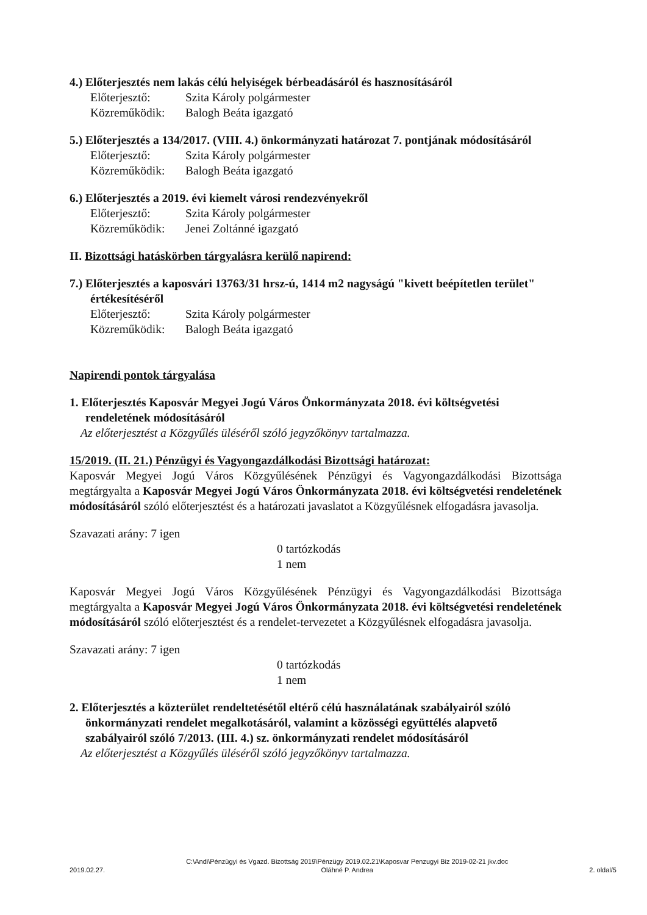4.) Előterjesztés nem lakás célú helyiségek bérbeadásáról és hasznosításáról
Előterjesztő: Szita Károly polgármester
Közreműködik: Balogh Beáta igazgató
5.) Előterjesztés a 134/2017. (VIII. 4.) önkormányzati határozat 7. pontjának módosításáról
Előterjesztő: Szita Károly polgármester
Közreműködik: Balogh Beáta igazgató
6.) Előterjesztés a 2019. évi kiemelt városi rendezvényekről
Előterjesztő: Szita Károly polgármester
Közreműködik: Jenei Zoltánné igazgató
II. Bizottsági hatáskörben tárgyalásra kerülő napirend:
7.) Előterjesztés a kaposvári 13763/31 hrsz-ú, 1414 m2 nagyságú "kivett beépítetlen terület" értékesítéséről
Előterjesztő: Szita Károly polgármester
Közreműködik: Balogh Beáta igazgató
Napirendi pontok tárgyalása
1. Előterjesztés Kaposvár Megyei Jogú Város Önkormányzata 2018. évi költségvetési rendeletének módosításáról
Az előterjesztést a Közgyűlés üléséről szóló jegyzőkönyv tartalmazza.
15/2019. (II. 21.) Pénzügyi és Vagyongazdálkodási Bizottsági határozat:
Kaposvár Megyei Jogú Város Közgyűlésének Pénzügyi és Vagyongazdálkodási Bizottsága megtárgyalta a Kaposvár Megyei Jogú Város Önkormányzata 2018. évi költségvetési rendeletének módosításáról szóló előterjesztést és a határozati javaslatot a Közgyűlésnek elfogadásra javasolja.
Szavazati arány: 7 igen
0 tartózkodás
1 nem
Kaposvár Megyei Jogú Város Közgyűlésének Pénzügyi és Vagyongazdálkodási Bizottsága megtárgyalta a Kaposvár Megyei Jogú Város Önkormányzata 2018. évi költségvetési rendeletének módosításáról szóló előterjesztést és a rendelet-tervezetet a Közgyűlésnek elfogadásra javasolja.
Szavazati arány: 7 igen
0 tartózkodás
1 nem
2. Előterjesztés a közterület rendeltetésétől eltérő célú használatának szabályairól szóló önkormányzati rendelet megalkotásáról, valamint a közösségi együttélés alapvető szabályairól szóló 7/2013. (III. 4.) sz. önkormányzati rendelet módosításáról
Az előterjesztést a Közgyűlés üléséről szóló jegyzőkönyv tartalmazza.
2019.02.27. C:\Andi\Pénzügyi és Vgazd. Bizottság 2019\Pénzügy 2019.02.21\Kaposvar Penzugyi Biz 2019-02-21 jkv.doc
Oláhné P. Andrea 2. oldal/5